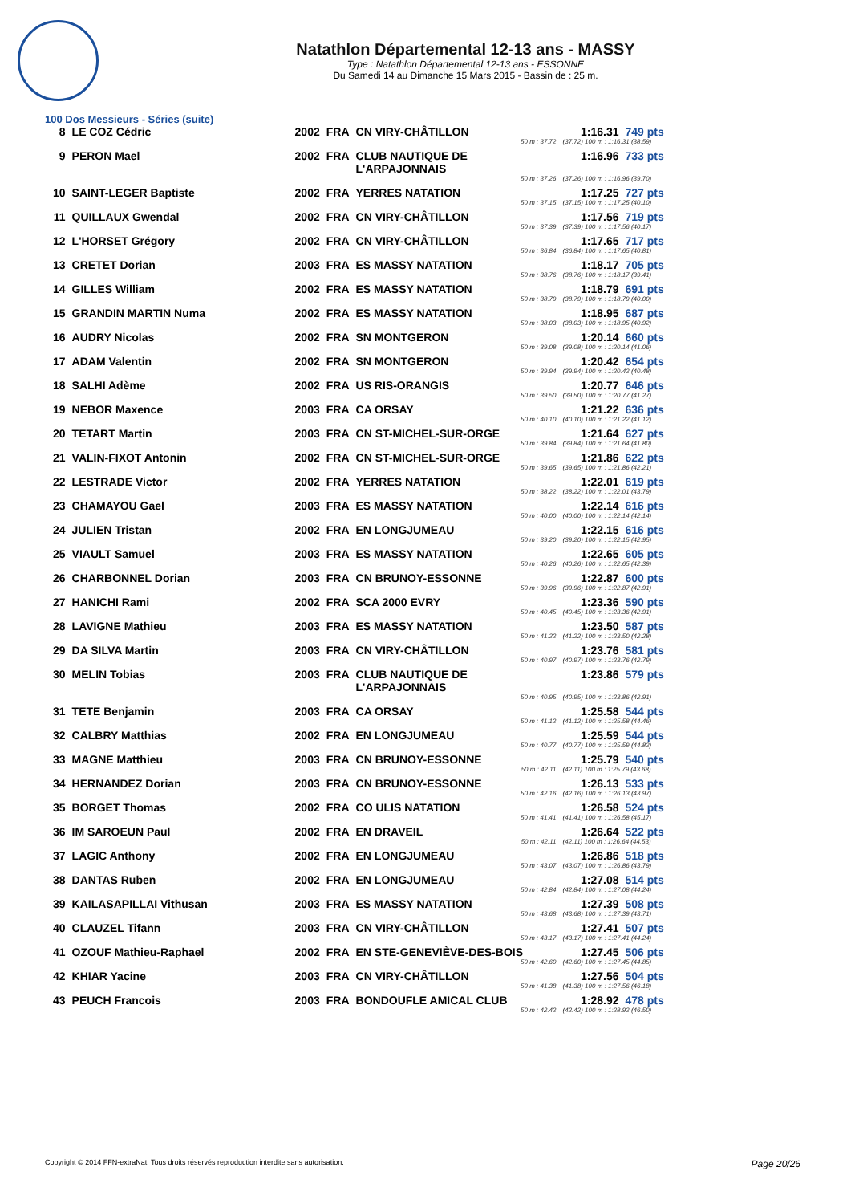Natathlon Départemental 12-13 ans - MASSY
Type : Natathlon Départemental 12-13 ans - ESSONNE
Du Samedi 14 au Dimanche 15 Mars 2015 - Bassin de : 25 m.
100 Dos Messieurs - Séries (suite)
| 8 | LE COZ Cédric | 2002 | FRA | CN VIRY-CHÂTILLON | 1:16.31 | 749 pts |
| 50 m : 37.72 | | | | | (37.72) 100 m : 1:16.31 (38.59) | |
| 9 | PERON Mael | 2002 | FRA | CLUB NAUTIQUE DE L'ARPAJONNAIS | 1:16.96 | 733 pts |
| 50 m : 37.26 | | | | | (37.26) 100 m : 1:16.96 (39.70) | |
| 10 | SAINT-LEGER Baptiste | 2002 | FRA | YERRES NATATION | 1:17.25 | 727 pts |
| 50 m : 37.15 | | | | | (37.15) 100 m : 1:17.25 (40.10) | |
| 11 | QUILLAUX Gwendal | 2002 | FRA | CN VIRY-CHÂTILLON | 1:17.56 | 719 pts |
| 50 m : 37.39 | | | | | (37.39) 100 m : 1:17.56 (40.17) | |
| 12 | L'HORSET Grégory | 2002 | FRA | CN VIRY-CHÂTILLON | 1:17.65 | 717 pts |
| 50 m : 36.84 | | | | | (36.84) 100 m : 1:17.65 (40.81) | |
| 13 | CRETET Dorian | 2003 | FRA | ES MASSY NATATION | 1:18.17 | 705 pts |
| 50 m : 38.76 | | | | | (38.76) 100 m : 1:18.17 (39.41) | |
| 14 | GILLES William | 2002 | FRA | ES MASSY NATATION | 1:18.79 | 691 pts |
| 50 m : 38.79 | | | | | (38.79) 100 m : 1:18.79 (40.00) | |
| 15 | GRANDIN MARTIN Numa | 2002 | FRA | ES MASSY NATATION | 1:18.95 | 687 pts |
| 50 m : 38.03 | | | | | (38.03) 100 m : 1:18.95 (40.92) | |
| 16 | AUDRY Nicolas | 2002 | FRA | SN MONTGERON | 1:20.14 | 660 pts |
| 50 m : 39.08 | | | | | (39.08) 100 m : 1:20.14 (41.06) | |
| 17 | ADAM Valentin | 2002 | FRA | SN MONTGERON | 1:20.42 | 654 pts |
| 50 m : 39.94 | | | | | (39.94) 100 m : 1:20.42 (40.48) | |
| 18 | SALHI Adème | 2002 | FRA | US RIS-ORANGIS | 1:20.77 | 646 pts |
| 50 m : 39.50 | | | | | (39.50) 100 m : 1:20.77 (41.27) | |
| 19 | NEBOR Maxence | 2003 | FRA | CA ORSAY | 1:21.22 | 636 pts |
| 50 m : 40.10 | | | | | (40.10) 100 m : 1:21.22 (41.12) | |
| 20 | TETART Martin | 2003 | FRA | CN ST-MICHEL-SUR-ORGE | 1:21.64 | 627 pts |
| 50 m : 39.84 | | | | | (39.84) 100 m : 1:21.64 (41.80) | |
| 21 | VALIN-FIXOT Antonin | 2002 | FRA | CN ST-MICHEL-SUR-ORGE | 1:21.86 | 622 pts |
| 50 m : 39.65 | | | | | (39.65) 100 m : 1:21.86 (42.21) | |
| 22 | LESTRADE Victor | 2002 | FRA | YERRES NATATION | 1:22.01 | 619 pts |
| 50 m : 38.22 | | | | | (38.22) 100 m : 1:22.01 (43.79) | |
| 23 | CHAMAYOU Gael | 2003 | FRA | ES MASSY NATATION | 1:22.14 | 616 pts |
| 50 m : 40.00 | | | | | (40.00) 100 m : 1:22.14 (42.14) | |
| 24 | JULIEN Tristan | 2002 | FRA | EN LONGJUMEAU | 1:22.15 | 616 pts |
| 50 m : 39.20 | | | | | (39.20) 100 m : 1:22.15 (42.95) | |
| 25 | VIAULT Samuel | 2003 | FRA | ES MASSY NATATION | 1:22.65 | 605 pts |
| 50 m : 40.26 | | | | | (40.26) 100 m : 1:22.65 (42.39) | |
| 26 | CHARBONNEL Dorian | 2003 | FRA | CN BRUNOY-ESSONNE | 1:22.87 | 600 pts |
| 50 m : 39.96 | | | | | (39.96) 100 m : 1:22.87 (42.91) | |
| 27 | HANICHI Rami | 2002 | FRA | SCA 2000 EVRY | 1:23.36 | 590 pts |
| 50 m : 40.45 | | | | | (40.45) 100 m : 1:23.36 (42.91) | |
| 28 | LAVIGNE Mathieu | 2003 | FRA | ES MASSY NATATION | 1:23.50 | 587 pts |
| 50 m : 41.22 | | | | | (41.22) 100 m : 1:23.50 (42.28) | |
| 29 | DA SILVA Martin | 2003 | FRA | CN VIRY-CHÂTILLON | 1:23.76 | 581 pts |
| 50 m : 40.97 | | | | | (40.97) 100 m : 1:23.76 (42.79) | |
| 30 | MELIN Tobias | 2003 | FRA | CLUB NAUTIQUE DE L'ARPAJONNAIS | 1:23.86 | 579 pts |
| 50 m : 40.95 | | | | | (40.95) 100 m : 1:23.86 (42.91) | |
| 31 | TETE Benjamin | 2003 | FRA | CA ORSAY | 1:25.58 | 544 pts |
| 50 m : 41.12 | | | | | (41.12) 100 m : 1:25.58 (44.46) | |
| 32 | CALBRY Matthias | 2002 | FRA | EN LONGJUMEAU | 1:25.59 | 544 pts |
| 50 m : 40.77 | | | | | (40.77) 100 m : 1:25.59 (44.82) | |
| 33 | MAGNE Matthieu | 2003 | FRA | CN BRUNOY-ESSONNE | 1:25.79 | 540 pts |
| 50 m : 42.11 | | | | | (42.11) 100 m : 1:25.79 (43.68) | |
| 34 | HERNANDEZ Dorian | 2003 | FRA | CN BRUNOY-ESSONNE | 1:26.13 | 533 pts |
| 50 m : 42.16 | | | | | (42.16) 100 m : 1:26.13 (43.97) | |
| 35 | BORGET Thomas | 2002 | FRA | CO ULIS NATATION | 1:26.58 | 524 pts |
| 50 m : 41.41 | | | | | (41.41) 100 m : 1:26.58 (45.17) | |
| 36 | IM SAROEUN Paul | 2002 | FRA | EN DRAVEIL | 1:26.64 | 522 pts |
| 50 m : 42.11 | | | | | (42.11) 100 m : 1:26.64 (44.53) | |
| 37 | LAGIC Anthony | 2002 | FRA | EN LONGJUMEAU | 1:26.86 | 518 pts |
| 50 m : 43.07 | | | | | (43.07) 100 m : 1:26.86 (43.79) | |
| 38 | DANTAS Ruben | 2002 | FRA | EN LONGJUMEAU | 1:27.08 | 514 pts |
| 50 m : 42.84 | | | | | (42.84) 100 m : 1:27.08 (44.24) | |
| 39 | KAILASAPILLAI Vithusan | 2003 | FRA | ES MASSY NATATION | 1:27.39 | 508 pts |
| 50 m : 43.68 | | | | | (43.68) 100 m : 1:27.39 (43.71) | |
| 40 | CLAUZEL Tifann | 2003 | FRA | CN VIRY-CHÂTILLON | 1:27.41 | 507 pts |
| 50 m : 43.17 | | | | | (43.17) 100 m : 1:27.41 (44.24) | |
| 41 | OZOUF Mathieu-Raphael | 2002 | FRA | EN STE-GENEVIÈVE-DES-BOIS | 1:27.45 | 506 pts |
| 50 m : 42.60 | | | | | (42.60) 100 m : 1:27.45 (44.85) | |
| 42 | KHIAR Yacine | 2003 | FRA | CN VIRY-CHÂTILLON | 1:27.56 | 504 pts |
| 50 m : 41.38 | | | | | (41.38) 100 m : 1:27.56 (46.18) | |
| 43 | PEUCH Francois | 2003 | FRA | BONDOUFLE AMICAL CLUB | 1:28.92 | 478 pts |
| 50 m : 42.42 | | | | | (42.42) 100 m : 1:28.92 (46.50) | |
Copyright © 2014 FFN-extraNat. Tous droits réservés reproduction interdite sans autorisation. Page 20/26